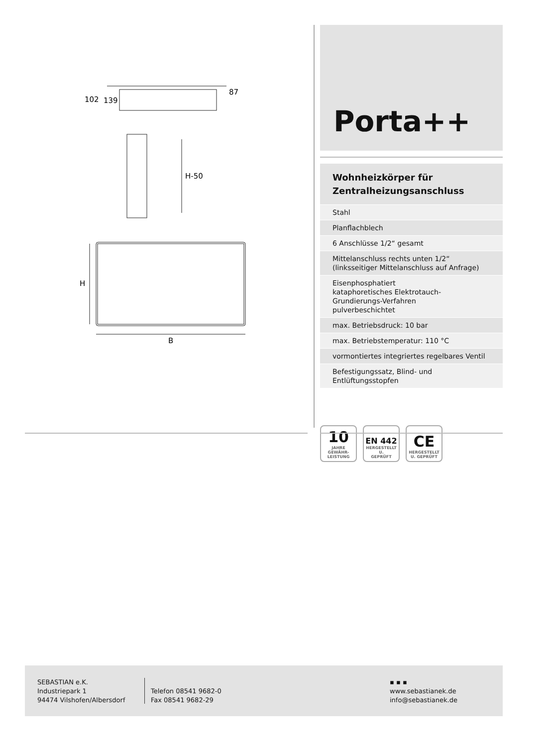102
139
87
H-50
H
B
Porta++
Wohnheizkörper für
Zentralheizungsanschluss
Stahl
Planflachblech
6 Anschlüsse 1/2“ gesamt
Mittelanschluss rechts unten 1/2“
(linksseitiger Mittelanschluss auf Anfrage)
Eisenphosphatiert
kataphoretisches Elektrotauch-Grundierungs-Verfahren
pulverbeschichtet
max. Betriebsdruck: 10 bar
max. Betriebstemperatur: 110 °C
vormontiertes integriertes regelbares Ventil
Befestigungssatz, Blind- und Entlüftungsstopfen
10
JAHRE
GEWÄHR-
LEISTUNG
EN 442
HERGESTELLT U.
GEPRÜFT
CE
HERGESTELLT
U. GEPRÜFT
SEBASTIAN e.K.
Industriepark 1
94474 Vilshofen/Albersdorf
Telefon 08541 9682-0
Fax 08541 9682-29
▪ ▪ ▪
www.sebastianek.de
info@sebastianek.de